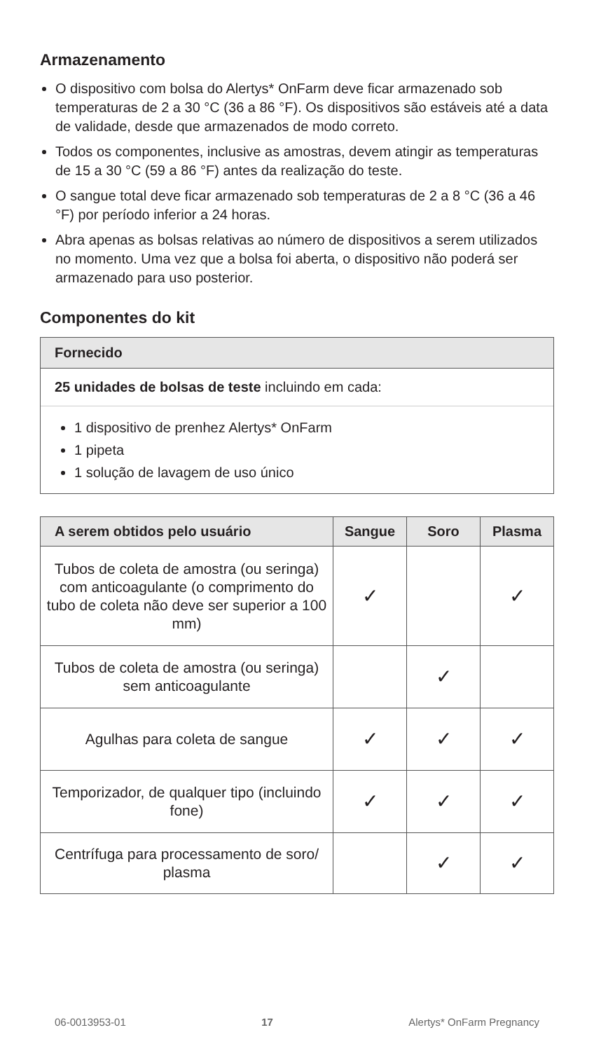Armazenamento
O dispositivo com bolsa do Alertys* OnFarm deve ficar armazenado sob temperaturas de 2 a 30 °C (36 a 86 °F). Os dispositivos são estáveis até a data de validade, desde que armazenados de modo correto.
Todos os componentes, inclusive as amostras, devem atingir as temperaturas de 15 a 30 °C (59 a 86 °F) antes da realização do teste.
O sangue total deve ficar armazenado sob temperaturas de 2 a 8 °C (36 a 46 °F) por período inferior a 24 horas.
Abra apenas as bolsas relativas ao número de dispositivos a serem utilizados no momento. Uma vez que a bolsa foi aberta, o dispositivo não poderá ser armazenado para uso posterior.
Componentes do kit
Fornecido
25 unidades de bolsas de teste incluindo em cada:
1 dispositivo de prenhez Alertys* OnFarm
1 pipeta
1 solução de lavagem de uso único
| A serem obtidos pelo usuário | Sangue | Soro | Plasma |
| --- | --- | --- | --- |
| Tubos de coleta de amostra (ou seringa) com anticoagulante (o comprimento do tubo de coleta não deve ser superior a 100 mm) | ✓ | | ✓ |
| Tubos de coleta de amostra (ou seringa) sem anticoagulante | | ✓ | |
| Agulhas para coleta de sangue | ✓ | ✓ | ✓ |
| Temporizador, de qualquer tipo (incluindo fone) | ✓ | ✓ | ✓ |
| Centrífuga para processamento de soro/ plasma | | ✓ | ✓ |
06-0013953-01 17 Alertys* OnFarm Pregnancy